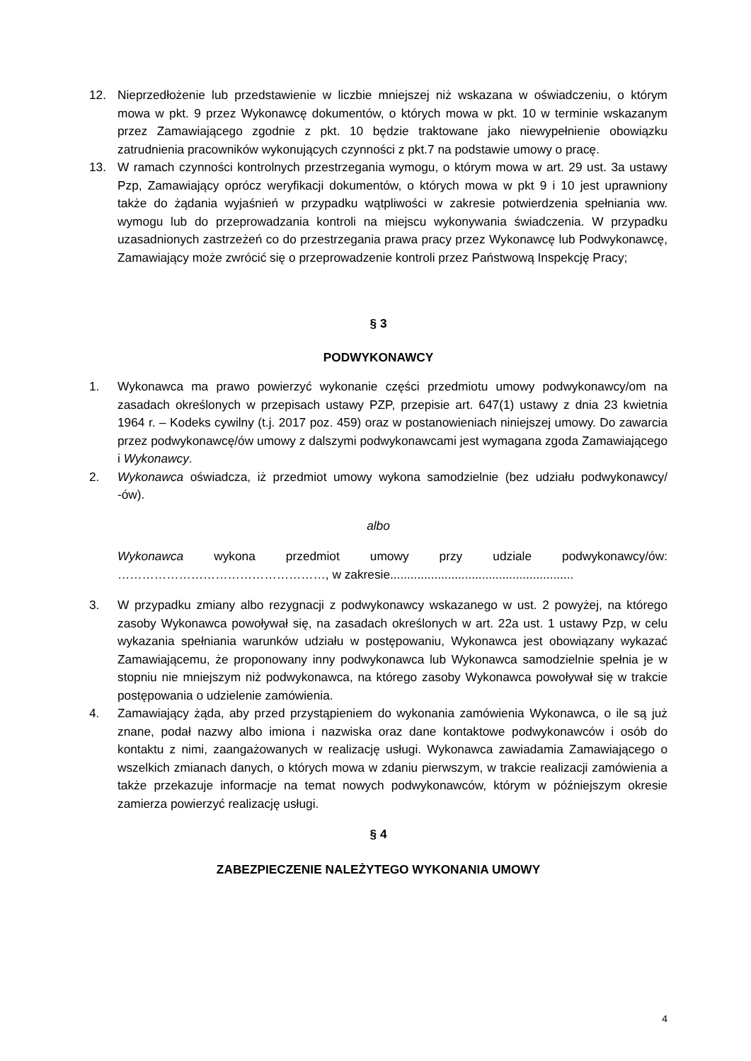12. Nieprzedłożenie lub przedstawienie w liczbie mniejszej niż wskazana w oświadczeniu, o którym mowa w pkt. 9 przez Wykonawcę dokumentów, o których mowa w pkt. 10 w terminie wskazanym przez Zamawiającego zgodnie z pkt. 10 będzie traktowane jako niewypełnienie obowiązku zatrudnienia pracowników wykonujących czynności z pkt.7 na podstawie umowy o pracę.
13. W ramach czynności kontrolnych przestrzegania wymogu, o którym mowa w art. 29 ust. 3a ustawy Pzp, Zamawiający oprócz weryfikacji dokumentów, o których mowa w pkt 9 i 10 jest uprawniony także do żądania wyjaśnień w przypadku wątpliwości w zakresie potwierdzenia spełniania ww. wymogu lub do przeprowadzania kontroli na miejscu wykonywania świadczenia. W przypadku uzasadnionych zastrzeżeń co do przestrzegania prawa pracy przez Wykonawcę lub Podwykonawcę, Zamawiający może zwrócić się o przeprowadzenie kontroli przez Państwową Inspekcję Pracy;
§ 3
PODWYKONAWCY
1. Wykonawca ma prawo powierzyć wykonanie części przedmiotu umowy podwykonawcy/om na zasadach określonych w przepisach ustawy PZP, przepisie art. 647(1) ustawy z dnia 23 kwietnia 1964 r. – Kodeks cywilny (t.j. 2017 poz. 459) oraz w postanowieniach niniejszej umowy. Do zawarcia przez podwykonawcę/ów umowy z dalszymi podwykonawcami jest wymagana zgoda Zamawiającego i Wykonawcy.
2. Wykonawca oświadcza, iż przedmiot umowy wykona samodzielnie (bez udziału podwykonawcy/ -ów).
albo
Wykonawca wykona przedmiot umowy przy udziale podwykonawcy/ów: ……………………………………………, w zakresie......................................................
3. W przypadku zmiany albo rezygnacji z podwykonawcy wskazanego w ust. 2 powyżej, na którego zasoby Wykonawca powoływał się, na zasadach określonych w art. 22a ust. 1 ustawy Pzp, w celu wykazania spełniania warunków udziału w postępowaniu, Wykonawca jest obowiązany wykazać Zamawiającemu, że proponowany inny podwykonawca lub Wykonawca samodzielnie spełnia je w stopniu nie mniejszym niż podwykonawca, na którego zasoby Wykonawca powoływał się w trakcie postępowania o udzielenie zamówienia.
4. Zamawiający żąda, aby przed przystąpieniem do wykonania zamówienia Wykonawca, o ile są już znane, podał nazwy albo imiona i nazwiska oraz dane kontaktowe podwykonawców i osób do kontaktu z nimi, zaangażowanych w realizację usługi. Wykonawca zawiadamia Zamawiającego o wszelkich zmianach danych, o których mowa w zdaniu pierwszym, w trakcie realizacji zamówienia a także przekazuje informacje na temat nowych podwykonawców, którym w późniejszym okresie zamierza powierzyć realizację usługi.
§ 4
ZABEZPIECZENIE NALEŻYTEGO WYKONANIA UMOWY
4